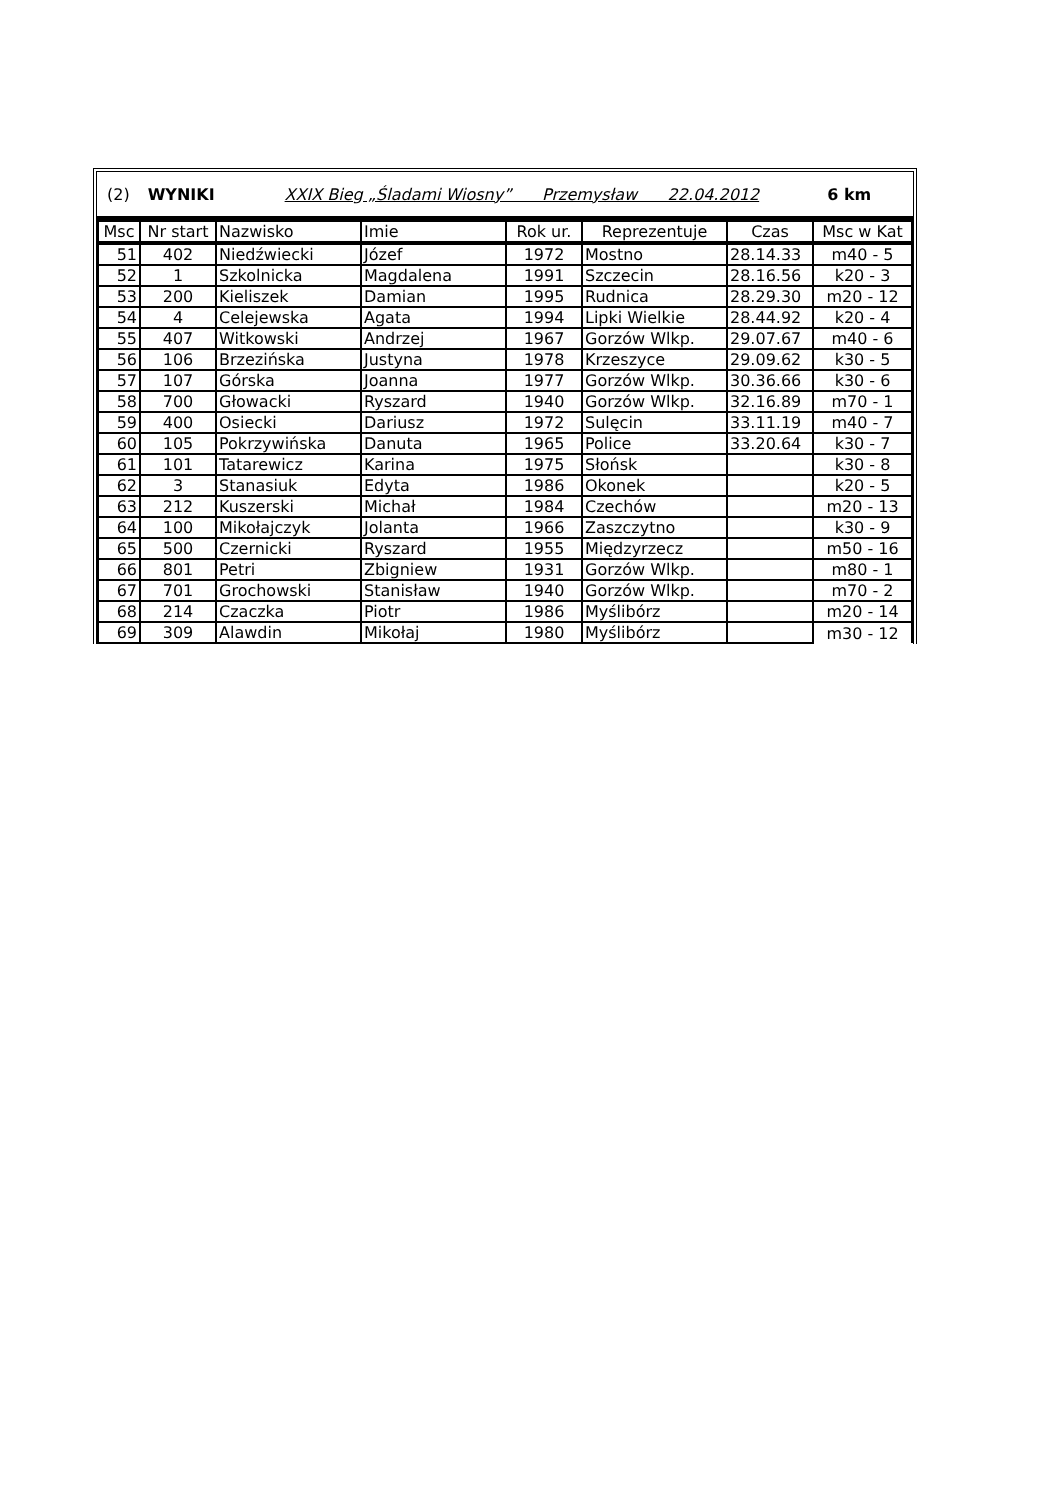(2) WYNIKI XXIX Bieg „Śladami Wiosny” Przemysław 22.04.2012 6 km
| Msc | Nr start | Nazwisko | Imie | Rok ur. | Reprezentuje | Czas | Msc w Kat |
| --- | --- | --- | --- | --- | --- | --- | --- |
| 51 | 402 | Niedźwiecki | Józef | 1972 | Mostno | 28.14.33 | m40 - 5 |
| 52 | 1 | Szkolnicka | Magdalena | 1991 | Szczecin | 28.16.56 | k20 - 3 |
| 53 | 200 | Kieliszek | Damian | 1995 | Rudnica | 28.29.30 | m20 - 12 |
| 54 | 4 | Celejewska | Agata | 1994 | Lipki Wielkie | 28.44.92 | k20 - 4 |
| 55 | 407 | Witkowski | Andrzej | 1967 | Gorzów Wlkp. | 29.07.67 | m40 - 6 |
| 56 | 106 | Brzezińska | Justyna | 1978 | Krzeszyce | 29.09.62 | k30 - 5 |
| 57 | 107 | Górska | Joanna | 1977 | Gorzów Wlkp. | 30.36.66 | k30 - 6 |
| 58 | 700 | Głowacki | Ryszard | 1940 | Gorzów Wlkp. | 32.16.89 | m70 - 1 |
| 59 | 400 | Osiecki | Dariusz | 1972 | Sulęcin | 33.11.19 | m40 - 7 |
| 60 | 105 | Pokrzywińska | Danuta | 1965 | Police | 33.20.64 | k30 - 7 |
| 61 | 101 | Tatarewicz | Karina | 1975 | Słońsk | | k30 - 8 |
| 62 | 3 | Stanasiuk | Edyta | 1986 | Okonek | | k20 - 5 |
| 63 | 212 | Kuszerski | Michał | 1984 | Czechów | | m20 - 13 |
| 64 | 100 | Mikołajczyk | Jolanta | 1966 | Zaszczytno | | k30 - 9 |
| 65 | 500 | Czernicki | Ryszard | 1955 | Międzyrzecz | | m50 - 16 |
| 66 | 801 | Petri | Zbigniew | 1931 | Gorzów Wlkp. | | m80 - 1 |
| 67 | 701 | Grochowski | Stanisław | 1940 | Gorzów Wlkp. | | m70 - 2 |
| 68 | 214 | Czaczka | Piotr | 1986 | Myślibórz | | m20 - 14 |
| 69 | 309 | Alawdin | Mikołaj | 1980 | Myślibórz | | m30 - 12 |